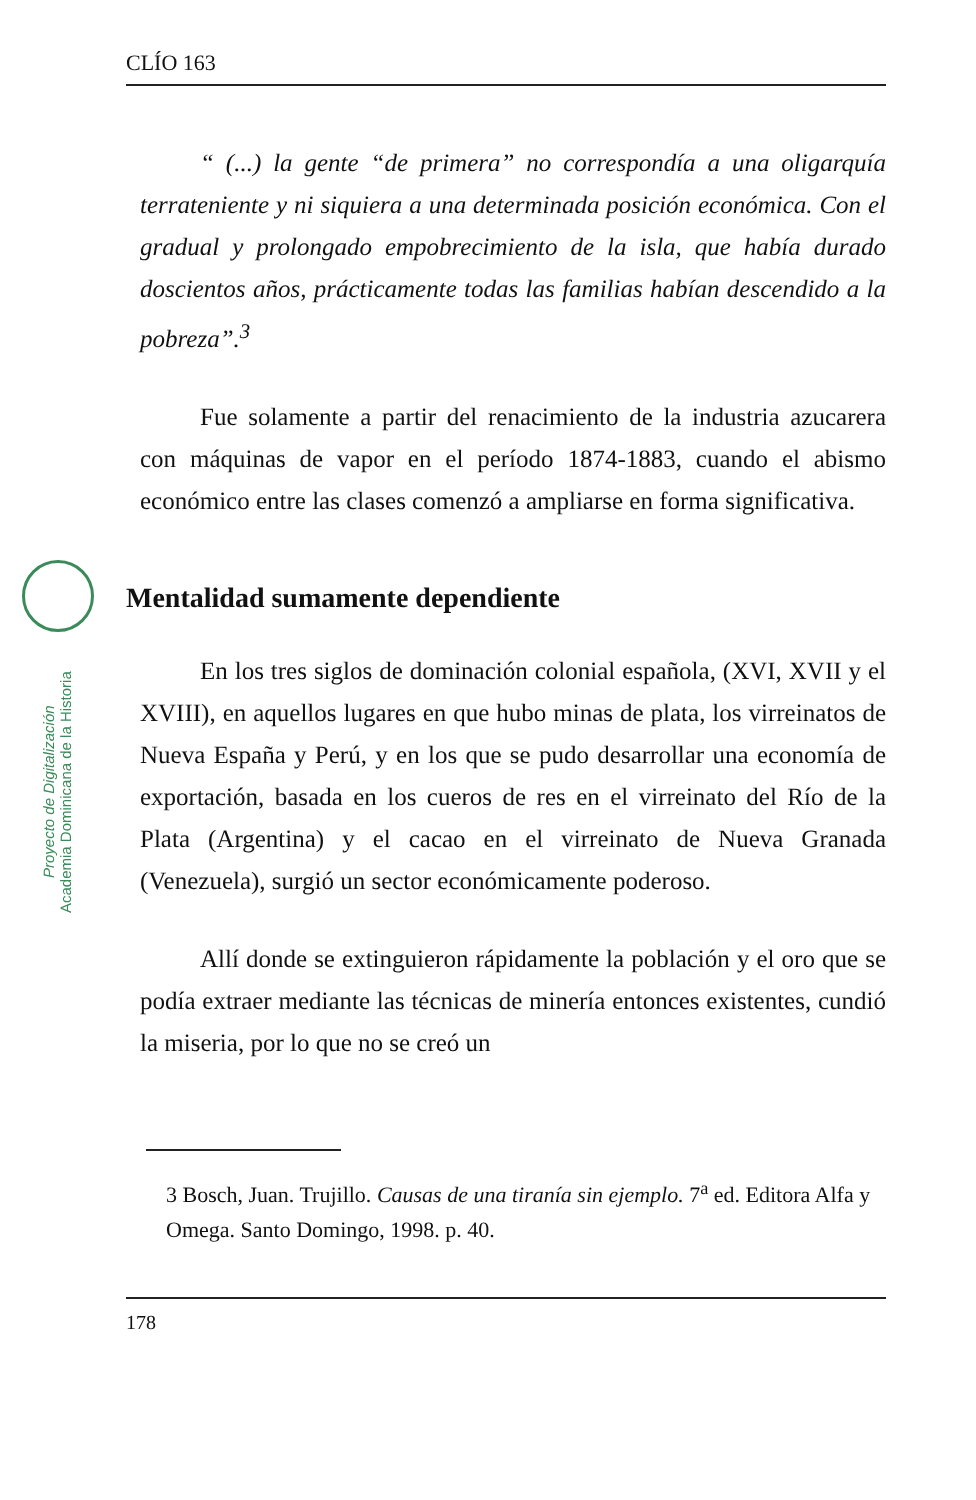Proyecto de Digitalización
Academia Dominicana de la Historia
CLÍO 163
“ (...) la gente “de primera” no correspondía a una oligarquía terrateniente y ni siquiera a una determinada posición económica. Con el gradual y prolongado empobrecimiento de la isla, que había durado doscientos años, prácticamente todas las familias habían descendido a la pobreza”.<sup>3</sup>
Fue solamente a partir del renacimiento de la industria azucarera con máquinas de vapor en el período 1874-1883, cuando el abismo económico entre las clases comenzó a ampliarse en forma significativa.
Mentalidad sumamente dependiente
En los tres siglos de dominación colonial española, (XVI, XVII y el XVIII), en aquellos lugares en que hubo minas de plata, los virreinatos de Nueva España y Perú, y en los que se pudo desarrollar una economía de exportación, basada en los cueros de res en el virreinato del Río de la Plata (Argentina) y el cacao en el virreinato de Nueva Granada (Venezuela), surgió un sector económicamente poderoso.
Allí donde se extinguieron rápidamente la población y el oro que se podía extraer mediante las técnicas de minería entonces existentes, cundió la miseria, por lo que no se creó un
3 Bosch, Juan. Trujillo. Causas de una tiranía sin ejemplo. 7<sup>a</sup> ed. Editora Alfa y Omega. Santo Domingo, 1998. p. 40.
178